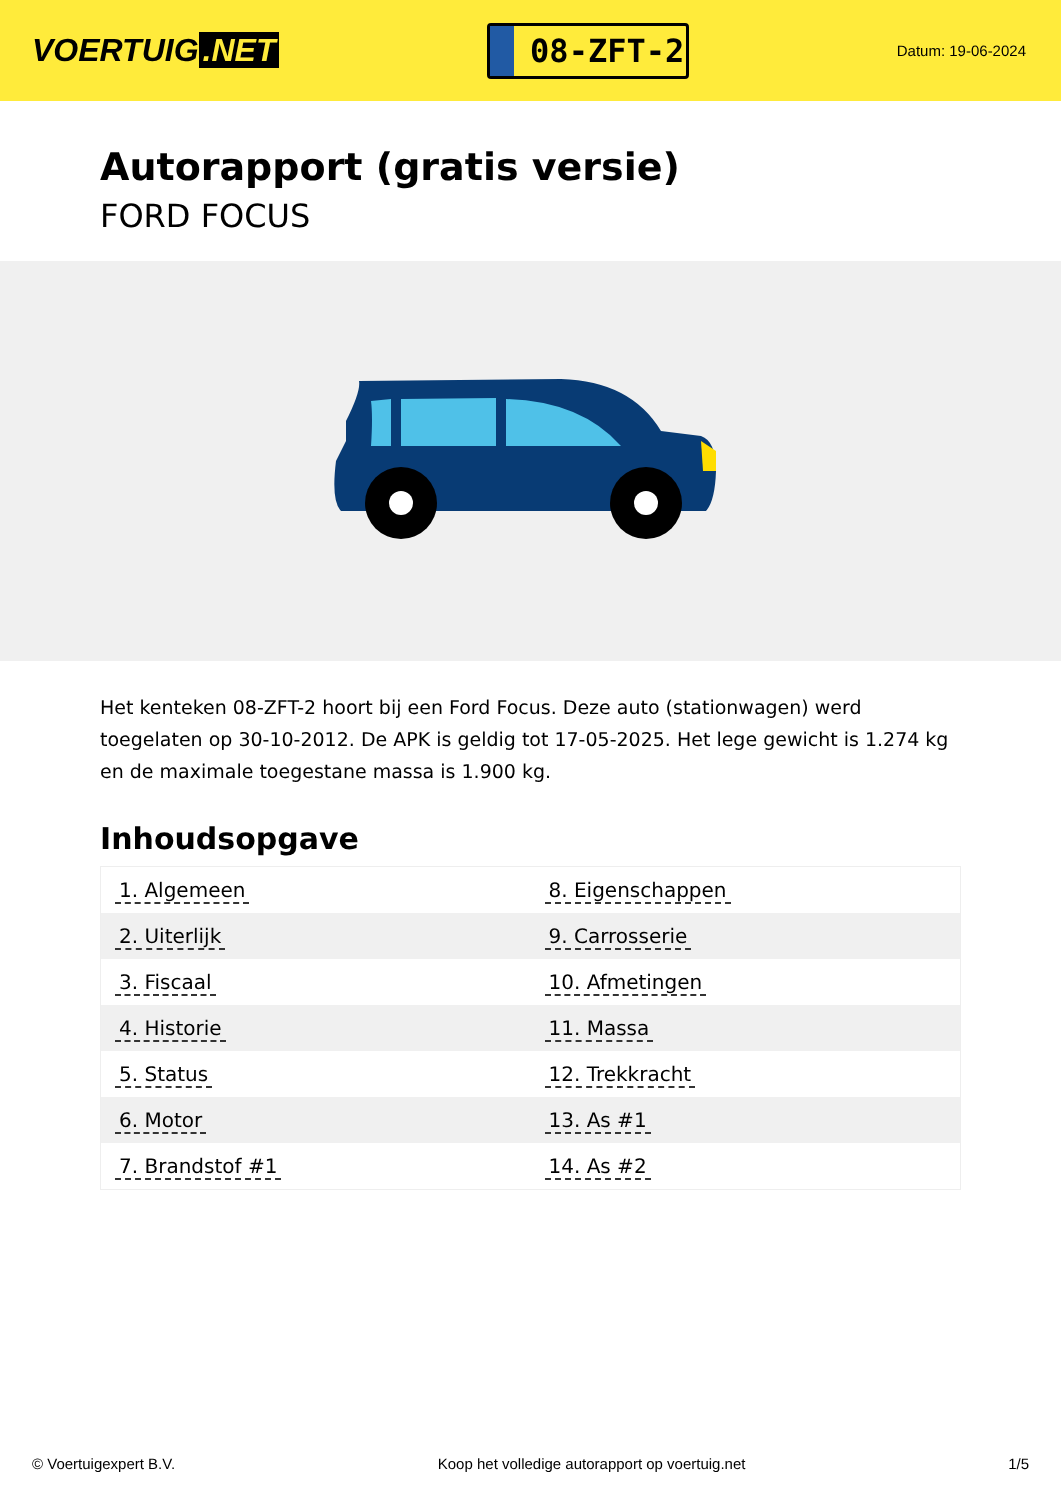VOERTUIG.NET
08-ZFT-2
Datum: 19-06-2024
Autorapport (gratis versie)
FORD FOCUS
Het kenteken 08-ZFT-2 hoort bij een Ford Focus. Deze auto (stationwagen) werd toegelaten op 30-10-2012. De APK is geldig tot 17-05-2025. Het lege gewicht is 1.274 kg en de maximale toegestane massa is 1.900 kg.
Inhoudsopgave
| 1. Algemeen | 8. Eigenschappen |
| 2. Uiterlijk | 9. Carrosserie |
| 3. Fiscaal | 10. Afmetingen |
| 4. Historie | 11. Massa |
| 5. Status | 12. Trekkracht |
| 6. Motor | 13. As #1 |
| 7. Brandstof #1 | 14. As #2 |
© Voertuigexpert B.V. Koop het volledige autorapport op voertuig.net 1/5